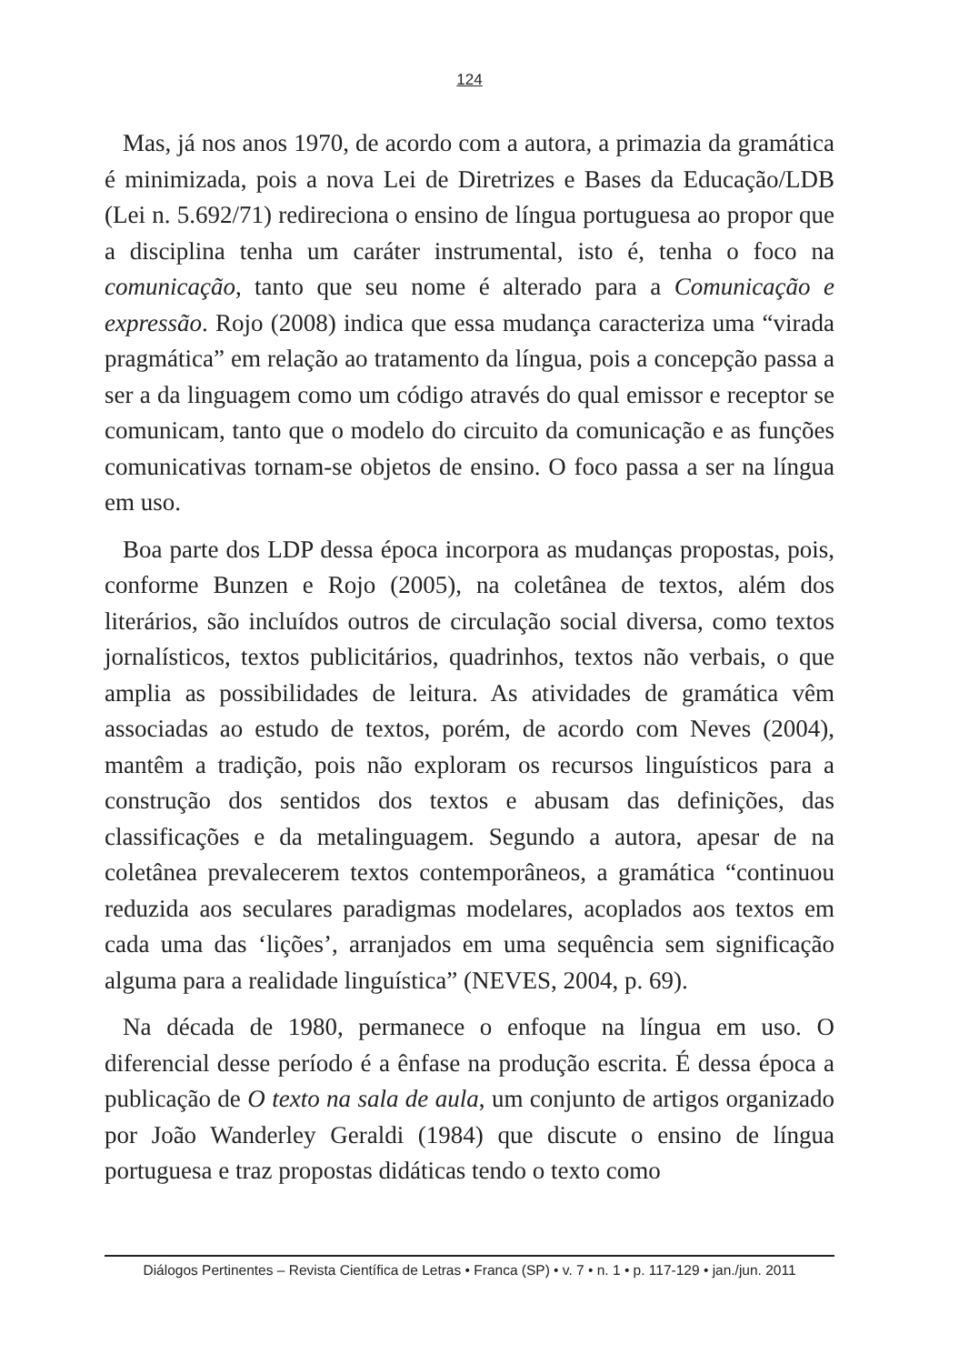124
Mas, já nos anos 1970, de acordo com a autora, a primazia da gramática é minimizada, pois a nova Lei de Diretrizes e Bases da Educação/LDB (Lei n. 5.692/71) redireciona o ensino de língua portuguesa ao propor que a disciplina tenha um caráter instrumental, isto é, tenha o foco na comunicação, tanto que seu nome é alterado para a Comunicação e expressão. Rojo (2008) indica que essa mudança caracteriza uma “virada pragmática” em relação ao tratamento da língua, pois a concepção passa a ser a da linguagem como um código através do qual emissor e receptor se comunicam, tanto que o modelo do circuito da comunicação e as funções comunicativas tornam-se objetos de ensino. O foco passa a ser na língua em uso.
Boa parte dos LDP dessa época incorpora as mudanças propostas, pois, conforme Bunzen e Rojo (2005), na coletânea de textos, além dos literários, são incluídos outros de circulação social diversa, como textos jornalísticos, textos publicitários, quadrinhos, textos não verbais, o que amplia as possibilidades de leitura. As atividades de gramática vêm associadas ao estudo de textos, porém, de acordo com Neves (2004), mantêm a tradição, pois não exploram os recursos linguísticos para a construção dos sentidos dos textos e abusam das definições, das classificações e da metalinguagem. Segundo a autora, apesar de na coletânea prevalecerem textos contemporâneos, a gramática “continuou reduzida aos seculares paradigmas modelares, acoplados aos textos em cada uma das ‘lições’, arranjados em uma sequência sem significação alguma para a realidade linguística” (NEVES, 2004, p. 69).
Na década de 1980, permanece o enfoque na língua em uso. O diferencial desse período é a ênfase na produção escrita. É dessa época a publicação de O texto na sala de aula, um conjunto de artigos organizado por João Wanderley Geraldi (1984) que discute o ensino de língua portuguesa e traz propostas didáticas tendo o texto como
Diálogos Pertinentes – Revista Científica de Letras • Franca (SP) • v. 7 • n. 1 • p. 117-129 • jan./jun. 2011